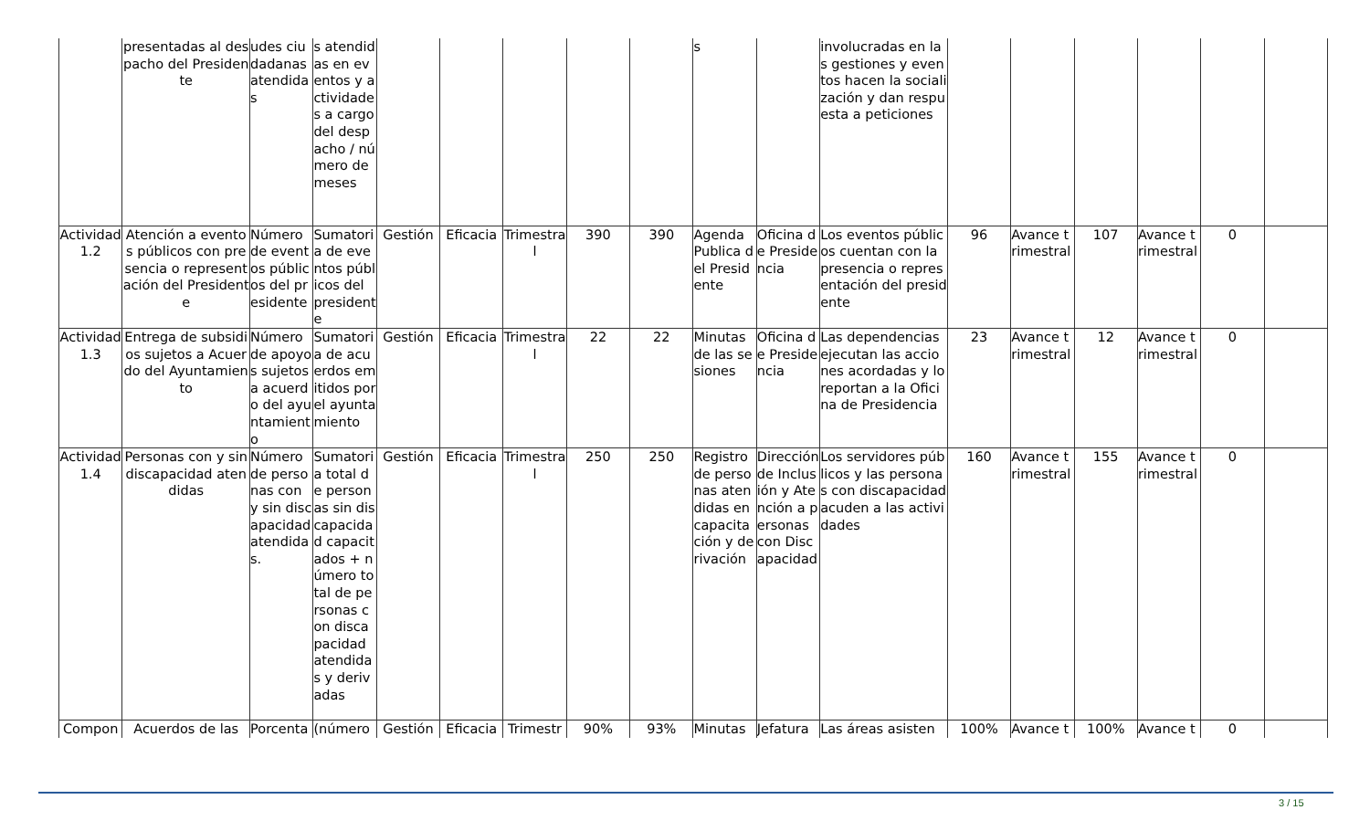| | presentadas al despacho del Presidente | udes ciudadanas atendidas | s atendidas en eventos y actividades a cargo del despacho / número de meses | | | | | | s | | involucradas en las gestiones y eventos hacen la socialización y dan respuesta a peticiones | | | | | | |
| Actividad 1.2 | Atención a eventos públicos con presencia o representación del Presidente | Número de eventos públicos del presidente | Sumatoria de eventos públicos del presidente | Gestión | Eficacia | Trimestral | 390 | 390 | Agenda Publica del Presidente | Oficina de Presidencia | Los eventos públicos cuentan con la presencia o representación del presidente | 96 | Avance trimestral | 107 | Avance trimestral | 0 | |
| Actividad 1.3 | Entrega de subsidios sujetos a Acuerdo del Ayuntamiento | Número de apoyos sujetos a acuerdo del ayuntamiento | Sumatoria de acuerdos emitidos por el ayuntamiento | Gestión | Eficacia | Trimestral | 22 | 22 | Minutas de las sesiones | Oficina de Presidencia | Las dependencias ejecutan las acciones acordadas y lo reportan a la Oficina de Presidencia | 23 | Avance trimestral | 12 | Avance trimestral | 0 | |
| Actividad 1.4 | Personas con y sin discapacidad atendidas | Número de personas con y sin discapacidad atendidas. | Sumatoria total de personas sin discapacidad capacitados + número total de personas con discapacidad atendidas y derivadas | Gestión | Eficacia | Trimestral | 250 | 250 | Registro de personas atendidas en capacitación y derivación | Dirección de Inclusión y Atención a personas con Discapacidad | Los servidores públicos y las personas con discapacidad acuden a las actividades | 160 | Avance trimestral | 155 | Avance trimestral | 0 | |
| Compon | Acuerdos de las | Porcenta | (número | Gestión | Eficacia | Trimestr | 90% | 93% | Minutas | Jefatura | Las áreas asisten | 100% | Avance t | 100% | Avance t | 0 | |
3 / 15